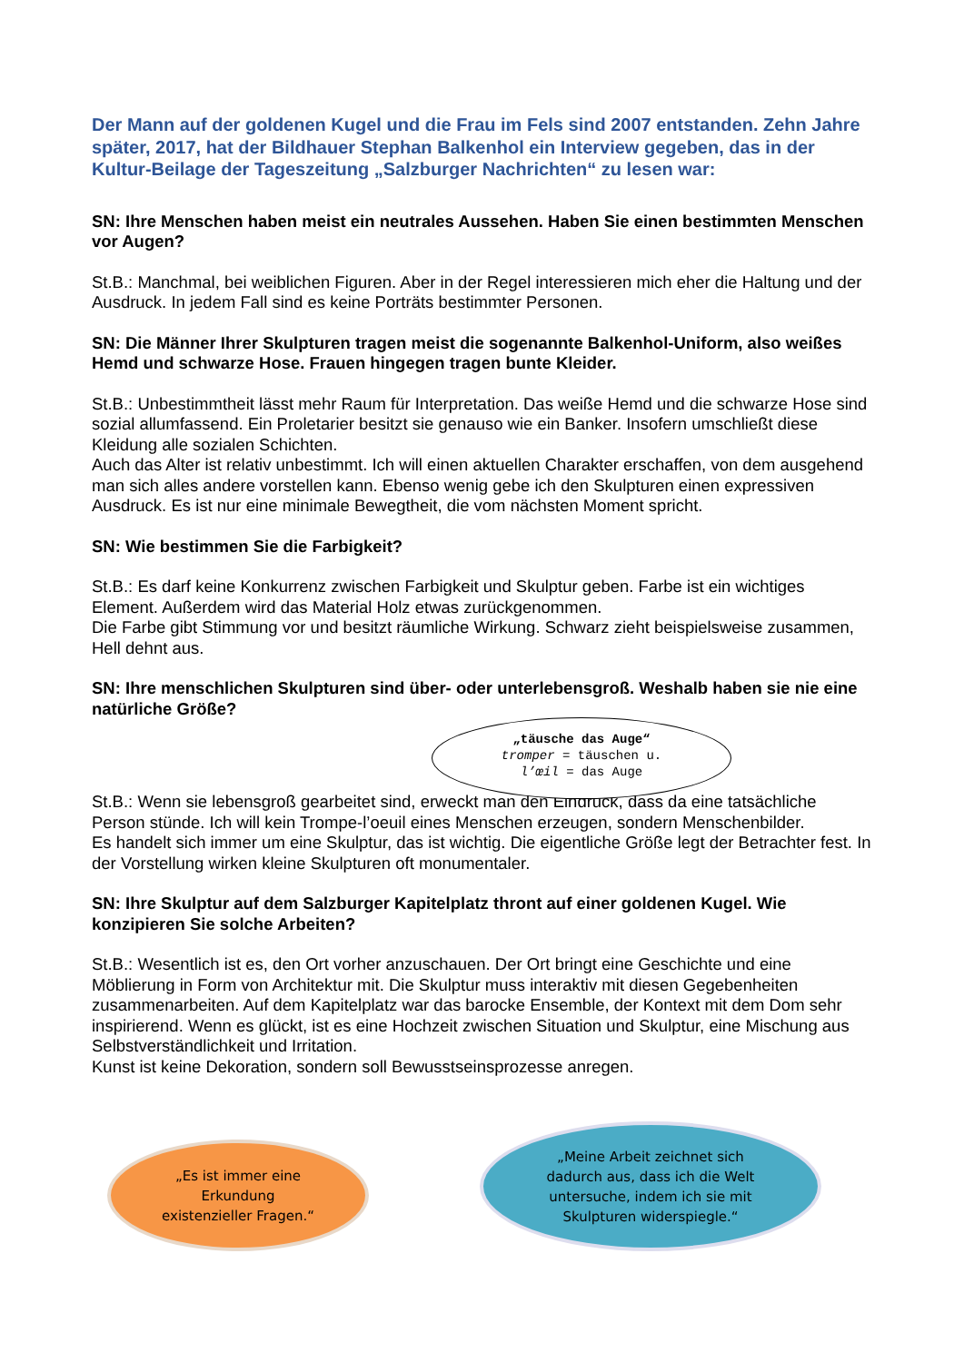Der Mann auf der goldenen Kugel und die Frau im Fels sind 2007 entstanden. Zehn Jahre später, 2017, hat der Bildhauer Stephan Balkenhol ein Interview gegeben, das in der Kultur-Beilage der Tageszeitung „Salzburger Nachrichten“ zu lesen war:
SN: Ihre Menschen haben meist ein neutrales Aussehen. Haben Sie einen bestimmten Menschen vor Augen?
St.B.: Manchmal, bei weiblichen Figuren. Aber in der Regel interessieren mich eher die Haltung und der Ausdruck. In jedem Fall sind es keine Porträts bestimmter Personen.
SN: Die Männer Ihrer Skulpturen tragen meist die sogenannte Balkenhol-Uniform, also weißes Hemd und schwarze Hose. Frauen hingegen tragen bunte Kleider.
St.B.: Unbestimmtheit lässt mehr Raum für Interpretation. Das weiße Hemd und die schwarze Hose sind sozial allumfassend. Ein Proletarier besitzt sie genauso wie ein Banker. Insofern umschließt diese Kleidung alle sozialen Schichten.
Auch das Alter ist relativ unbestimmt. Ich will einen aktuellen Charakter erschaffen, von dem ausgehend man sich alles andere vorstellen kann. Ebenso wenig gebe ich den Skulpturen einen expressiven Ausdruck. Es ist nur eine minimale Bewegtheit, die vom nächsten Moment spricht.
SN: Wie bestimmen Sie die Farbigkeit?
St.B.: Es darf keine Konkurrenz zwischen Farbigkeit und Skulptur geben. Farbe ist ein wichtiges Element. Außerdem wird das Material Holz etwas zurückgenommen.
Die Farbe gibt Stimmung vor und besitzt räumliche Wirkung. Schwarz zieht beispielsweise zusammen, Hell dehnt aus.
SN: Ihre menschlichen Skulpturen sind über- oder unterlebensgroß. Weshalb haben sie nie eine natürliche Größe?
St.B.: Wenn sie lebensgroß gearbeitet sind, erweckt man den Eindruck, dass da eine tatsächliche Person stünde. Ich will kein Trompe-l’oeuil eines Menschen erzeugen, sondern Menschenbilder.
Es handelt sich immer um eine Skulptur, das ist wichtig. Die eigentliche Größe legt der Betrachter fest. In der Vorstellung wirken kleine Skulpturen oft monumentaler.
SN: Ihre Skulptur auf dem Salzburger Kapitelplatz thront auf einer goldenen Kugel. Wie konzipieren Sie solche Arbeiten?
St.B.: Wesentlich ist es, den Ort vorher anzuschauen. Der Ort bringt eine Geschichte und eine Möblierung in Form von Architektur mit. Die Skulptur muss interaktiv mit diesen Gegebenheiten zusammenarbeiten. Auf dem Kapitelplatz war das barocke Ensemble, der Kontext mit dem Dom sehr inspirierend. Wenn es glückt, ist es eine Hochzeit zwischen Situation und Skulptur, eine Mischung aus Selbstverständlichkeit und Irritation.
Kunst ist keine Dekoration, sondern soll Bewusstseinsprozesse anregen.
„täusche das Auge“
tromper = täuschen u.
l’œil = das Auge
„Es ist immer eine
Erkundung
existenzieller Fragen.“
„Meine Arbeit zeichnet sich
dadurch aus, dass ich die Welt
untersuche, indem ich sie mit
Skulpturen widerspiegle.“